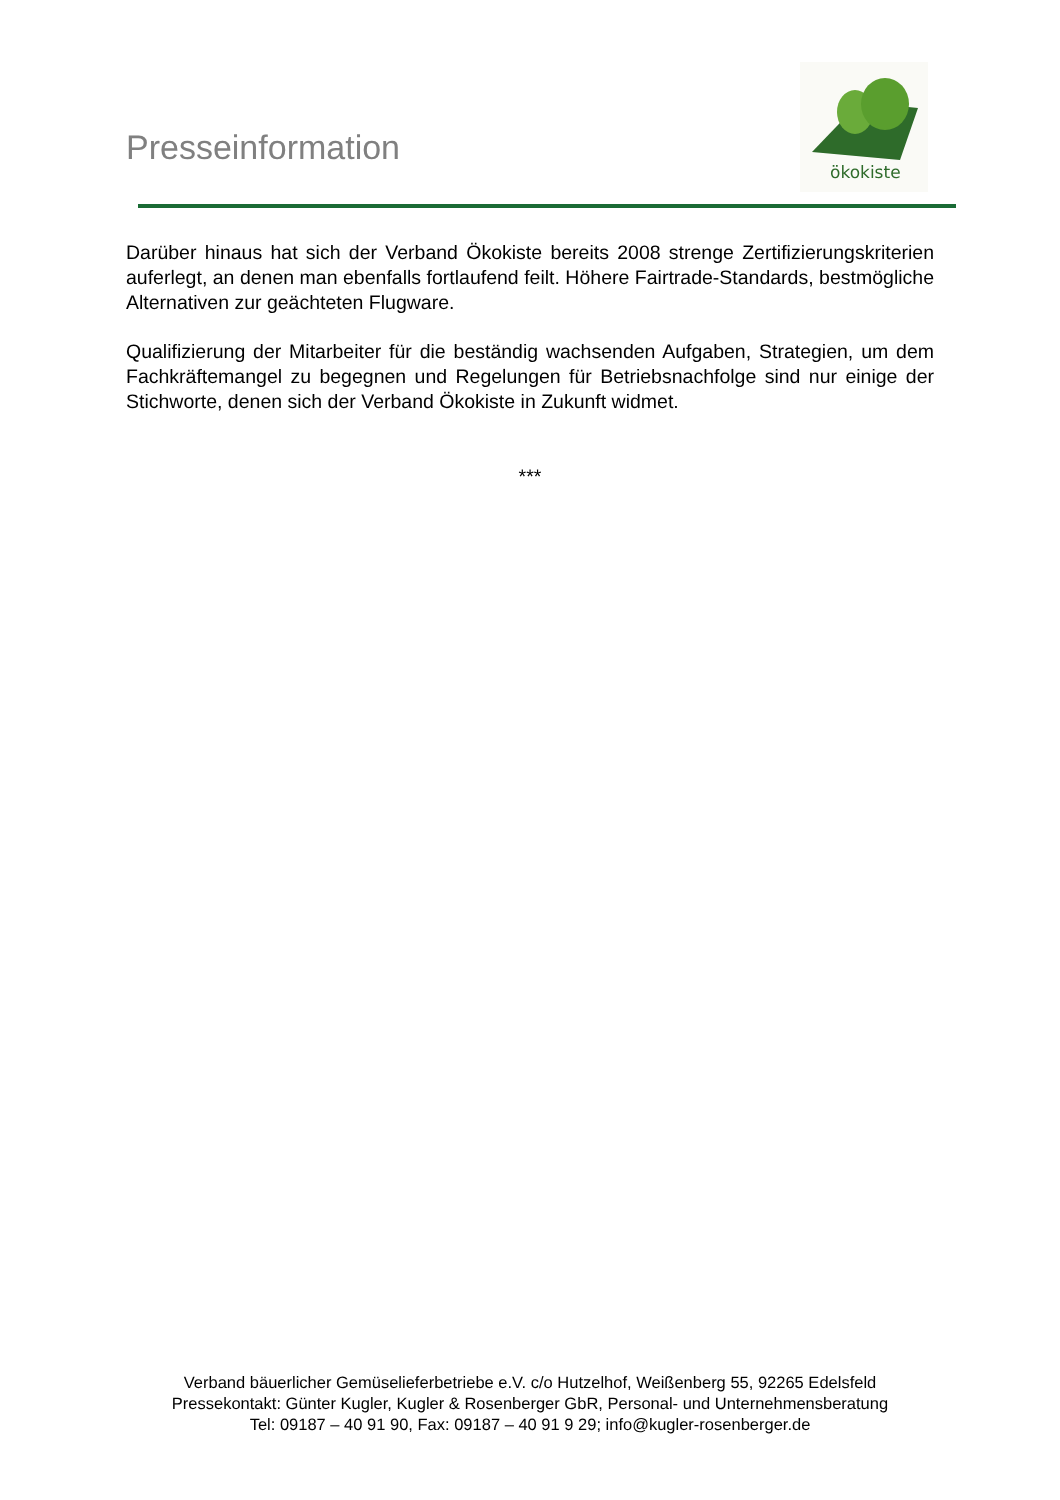Presseinformation
ökokiste
Darüber hinaus hat sich der Verband Ökokiste bereits 2008 strenge Zertifizierungskriterien auferlegt, an denen man ebenfalls fortlaufend feilt. Höhere Fairtrade-Standards, bestmögliche Alternativen zur geächteten Flugware.
Qualifizierung der Mitarbeiter für die beständig wachsenden Aufgaben, Strategien, um dem Fachkräftemangel zu begegnen und Regelungen für Betriebsnachfolge sind nur einige der Stichworte, denen sich der Verband Ökokiste in Zukunft widmet.
***
Verband bäuerlicher Gemüselieferbetriebe e.V. c/o Hutzelhof, Weißenberg 55, 92265 Edelsfeld
Pressekontakt: Günter Kugler, Kugler & Rosenberger GbR, Personal- und Unternehmensberatung
Tel: 09187 – 40 91 90, Fax: 09187 – 40 91 9 29; info@kugler-rosenberger.de